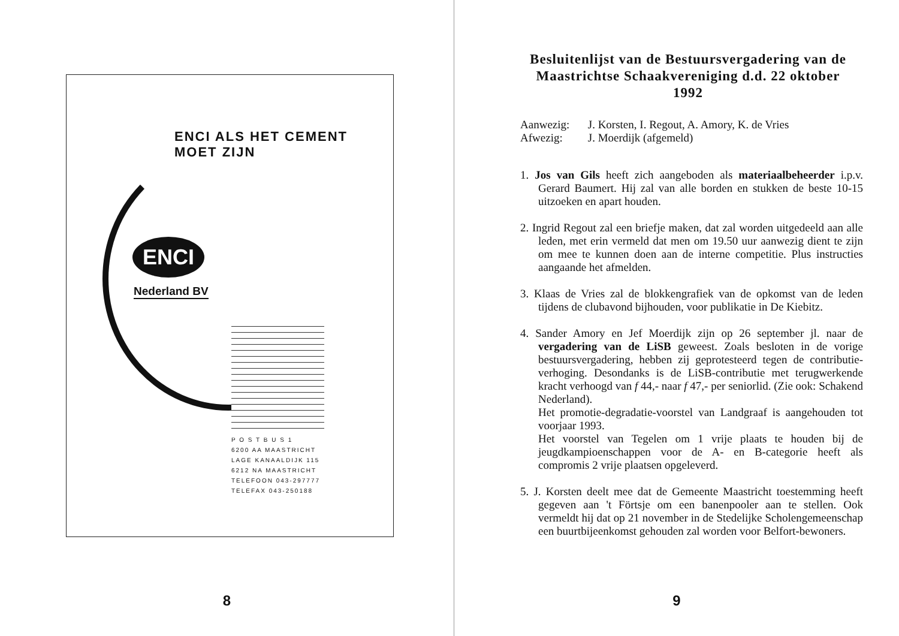ENCI ALS HET CEMENT MOET ZIJN
ENCI
Nederland BV
P O S T B U S 1
6200 AA MAASTRICHT
LAGE KANAALDIJK 115
6212 NA MAASTRICHT
TELEFOON 043-297777
TELEFAX 043-250188
8
Besluitenlijst van de Bestuursvergadering van de Maastrichtse Schaakvereniging d.d. 22 oktober 1992
Aanwezig: J. Korsten, I. Regout, A. Amory, K. de Vries
Afwezig: J. Moerdijk (afgemeld)
1. Jos van Gils heeft zich aangeboden als materiaalbeheerder i.p.v. Gerard Baumert. Hij zal van alle borden en stukken de beste 10-15 uitzoeken en apart houden.
2. Ingrid Regout zal een briefje maken, dat zal worden uitgedeeld aan alle leden, met erin vermeld dat men om 19.50 uur aanwezig dient te zijn om mee te kunnen doen aan de interne competitie. Plus instructies aangaande het afmelden.
3. Klaas de Vries zal de blokkengrafiek van de opkomst van de leden tijdens de clubavond bijhouden, voor publikatie in De Kiebitz.
4. Sander Amory en Jef Moerdijk zijn op 26 september jl. naar de vergadering van de LiSB geweest. Zoals besloten in de vorige bestuursvergadering, hebben zij geprotesteerd tegen de contributie-verhoging. Desondanks is de LiSB-contributie met terugwerkende kracht verhoogd van f 44,- naar f 47,- per seniorlid. (Zie ook: Schakend Nederland).
Het promotie-degradatie-voorstel van Landgraaf is aangehouden tot voorjaar 1993.
Het voorstel van Tegelen om 1 vrije plaats te houden bij de jeugdkampioenschappen voor de A- en B-categorie heeft als compromis 2 vrije plaatsen opgeleverd.
5. J. Korsten deelt mee dat de Gemeente Maastricht toestemming heeft gegeven aan 't Förtsje om een banenpooler aan te stellen. Ook vermeldt hij dat op 21 november in de Stedelijke Scholengemeenschap een buurtbijeenkomst gehouden zal worden voor Belfort-bewoners.
9